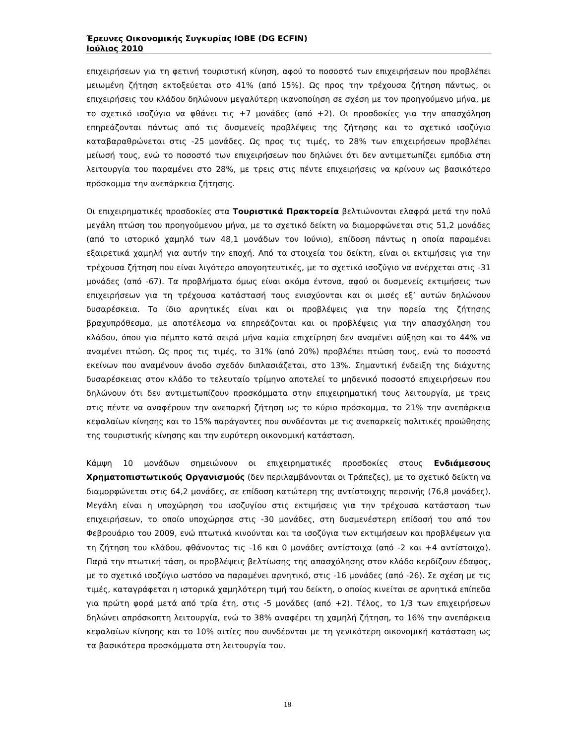Έρευνες Οικονομικής Συγκυρίας ΙΟΒΕ (DG ECFIN)
Ιούλιος 2010
επιχειρήσεων για τη φετινή τουριστική κίνηση, αφού το ποσοστό των επιχειρήσεων που προβλέπει μειωμένη ζήτηση εκτοξεύεται στο 41% (από 15%). Ως προς την τρέχουσα ζήτηση πάντως, οι επιχειρήσεις του κλάδου δηλώνουν μεγαλύτερη ικανοποίηση σε σχέση με τον προηγούμενο μήνα, με το σχετικό ισοζύγιο να φθάνει τις +7 μονάδες (από +2). Οι προσδοκίες για την απασχόληση επηρεάζονται πάντως από τις δυσμενείς προβλέψεις της ζήτησης και το σχετικό ισοζύγιο καταβαραθρώνεται στις -25 μονάδες. Ως προς τις τιμές, το 28% των επιχειρήσεων προβλέπει μείωσή τους, ενώ το ποσοστό των επιχειρήσεων που δηλώνει ότι δεν αντιμετωπίζει εμπόδια στη λειτουργία του παραμένει στο 28%, με τρεις στις πέντε επιχειρήσεις να κρίνουν ως βασικότερο πρόσκομμα την ανεπάρκεια ζήτησης.
Οι επιχειρηματικές προσδοκίες στα Τουριστικά Πρακτορεία βελτιώνονται ελαφρά μετά την πολύ μεγάλη πτώση του προηγούμενου μήνα, με το σχετικό δείκτη να διαμορφώνεται στις 51,2 μονάδες (από το ιστορικό χαμηλό των 48,1 μονάδων τον Ιούνιο), επίδοση πάντως η οποία παραμένει εξαιρετικά χαμηλή για αυτήν την εποχή. Από τα στοιχεία του δείκτη, είναι οι εκτιμήσεις για την τρέχουσα ζήτηση που είναι λιγότερο απογοητευτικές, με το σχετικό ισοζύγιο να ανέρχεται στις -31 μονάδες (από -67). Τα προβλήματα όμως είναι ακόμα έντονα, αφού οι δυσμενείς εκτιμήσεις των επιχειρήσεων για τη τρέχουσα κατάστασή τους ενισχύονται και οι μισές εξ’ αυτών δηλώνουν δυσαρέσκεια. Το ίδιο αρνητικές είναι και οι προβλέψεις για την πορεία της ζήτησης βραχυπρόθεσμα, με αποτέλεσμα να επηρεάζονται και οι προβλέψεις για την απασχόληση του κλάδου, όπου για πέμπτο κατά σειρά μήνα καμία επιχείρηση δεν αναμένει αύξηση και το 44% να αναμένει πτώση. Ως προς τις τιμές, το 31% (από 20%) προβλέπει πτώση τους, ενώ το ποσοστό εκείνων που αναμένουν άνοδο σχεδόν διπλασιάζεται, στο 13%. Σημαντική ένδειξη της διάχυτης δυσαρέσκειας στον κλάδο το τελευταίο τρίμηνο αποτελεί το μηδενικό ποσοστό επιχειρήσεων που δηλώνουν ότι δεν αντιμετωπίζουν προσκόμματα στην επιχειρηματική τους λειτουργία, με τρεις στις πέντε να αναφέρουν την ανεπαρκή ζήτηση ως το κύριο πρόσκομμα, το 21% την ανεπάρκεια κεφαλαίων κίνησης και το 15% παράγοντες που συνδέονται με τις ανεπαρκείς πολιτικές προώθησης της τουριστικής κίνησης και την ευρύτερη οικονομική κατάσταση.
Κάμψη 10 μονάδων σημειώνουν οι επιχειρηματικές προσδοκίες στους Ενδιάμεσους Χρηματοπιστωτικούς Οργανισμούς (δεν περιλαμβάνονται οι Τράπεζες), με το σχετικό δείκτη να διαμορφώνεται στις 64,2 μονάδες, σε επίδοση κατώτερη της αντίστοιχης περσινής (76,8 μονάδες). Μεγάλη είναι η υποχώρηση του ισοζυγίου στις εκτιμήσεις για την τρέχουσα κατάσταση των επιχειρήσεων, το οποίο υποχώρησε στις -30 μονάδες, στη δυσμενέστερη επίδοσή του από τον Φεβρουάριο του 2009, ενώ πτωτικά κινούνται και τα ισοζύγια των εκτιμήσεων και προβλέψεων για τη ζήτηση του κλάδου, φθάνοντας τις -16 και 0 μονάδες αντίστοιχα (από -2 και +4 αντίστοιχα). Παρά την πτωτική τάση, οι προβλέψεις βελτίωσης της απασχόλησης στον κλάδο κερδίζουν έδαφος, με το σχετικό ισοζύγιο ωστόσο να παραμένει αρνητικό, στις -16 μονάδες (από -26). Σε σχέση με τις τιμές, καταγράφεται η ιστορικά χαμηλότερη τιμή του δείκτη, ο οποίος κινείται σε αρνητικά επίπεδα για πρώτη φορά μετά από τρία έτη, στις -5 μονάδες (από +2). Τέλος, το 1/3 των επιχειρήσεων δηλώνει απρόσκοπτη λειτουργία, ενώ το 38% αναφέρει τη χαμηλή ζήτηση, το 16% την ανεπάρκεια κεφαλαίων κίνησης και το 10% αιτίες που συνδέονται με τη γενικότερη οικονομική κατάσταση ως τα βασικότερα προσκόμματα στη λειτουργία του.
18